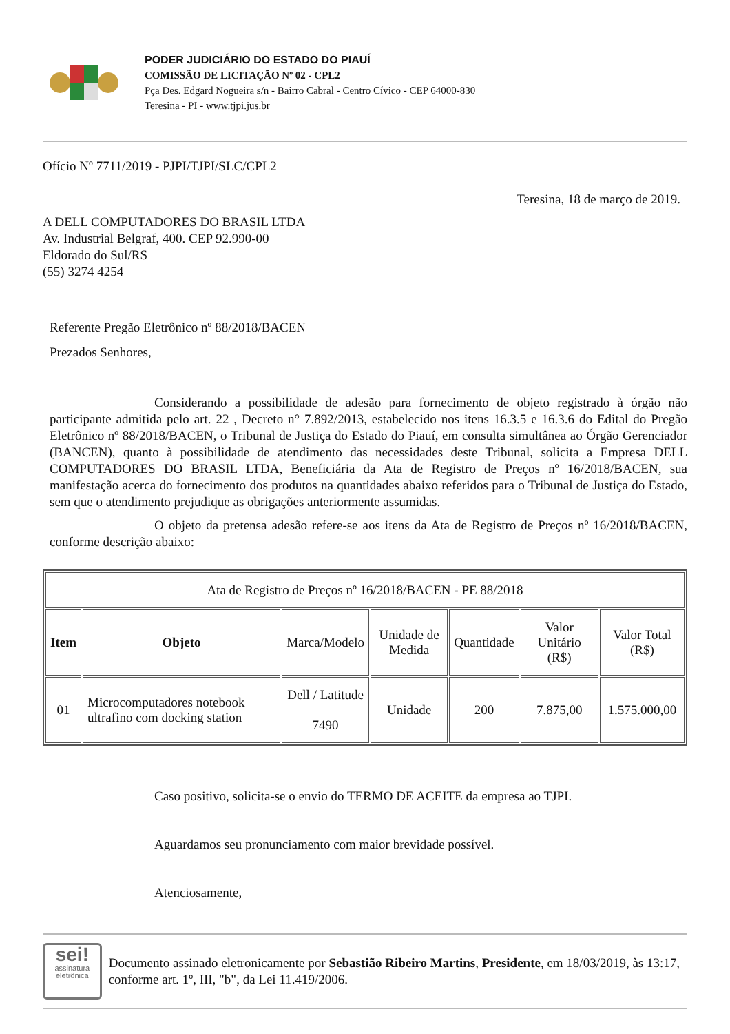PODER JUDICIÁRIO DO ESTADO DO PIAUÍ
COMISSÃO DE LICITAÇÃO Nº 02 - CPL2
Pça Des. Edgard Nogueira s/n - Bairro Cabral - Centro Cívico - CEP 64000-830
Teresina - PI - www.tjpi.jus.br
Ofício Nº 7711/2019 - PJPI/TJPI/SLC/CPL2
Teresina, 18 de março de 2019.
A DELL COMPUTADORES DO BRASIL LTDA
Av. Industrial Belgraf, 400. CEP 92.990-00
Eldorado do Sul/RS
(55) 3274 4254
Referente Pregão Eletrônico nº 88/2018/BACEN
Prezados Senhores,
Considerando a possibilidade de adesão para fornecimento de objeto registrado à órgão não participante admitida pelo art. 22 , Decreto n° 7.892/2013, estabelecido nos itens 16.3.5 e 16.3.6 do Edital do Pregão Eletrônico nº 88/2018/BACEN, o Tribunal de Justiça do Estado do Piauí, em consulta simultânea ao Órgão Gerenciador (BANCEN), quanto à possibilidade de atendimento das necessidades deste Tribunal, solicita a Empresa DELL COMPUTADORES DO BRASIL LTDA, Beneficiária da Ata de Registro de Preços nº 16/2018/BACEN, sua manifestação acerca do fornecimento dos produtos na quantidades abaixo referidos para o Tribunal de Justiça do Estado, sem que o atendimento prejudique as obrigações anteriormente assumidas.
O objeto da pretensa adesão refere-se aos itens da Ata de Registro de Preços nº 16/2018/BACEN, conforme descrição abaixo:
| Ata de Registro de Preços nº 16/2018/BACEN - PE 88/2018 | | | | | | |
| Item | Objeto | Marca/Modelo | Unidade de Medida | Quantidade | Valor Unitário (R$) | Valor Total (R$) |
| 01 | Microcomputadores notebook ultrafino com docking station | Dell / Latitude 7490 | Unidade | 200 | 7.875,00 | 1.575.000,00 |
Caso positivo, solicita-se o envio do TERMO DE ACEITE da empresa ao TJPI.
Aguardamos seu pronunciamento com maior brevidade possível.
Atenciosamente,
sei!
assinatura eletrônica
Documento assinado eletronicamente por Sebastião Ribeiro Martins, Presidente, em 18/03/2019, às 13:17, conforme art. 1º, III, "b", da Lei 11.419/2006.